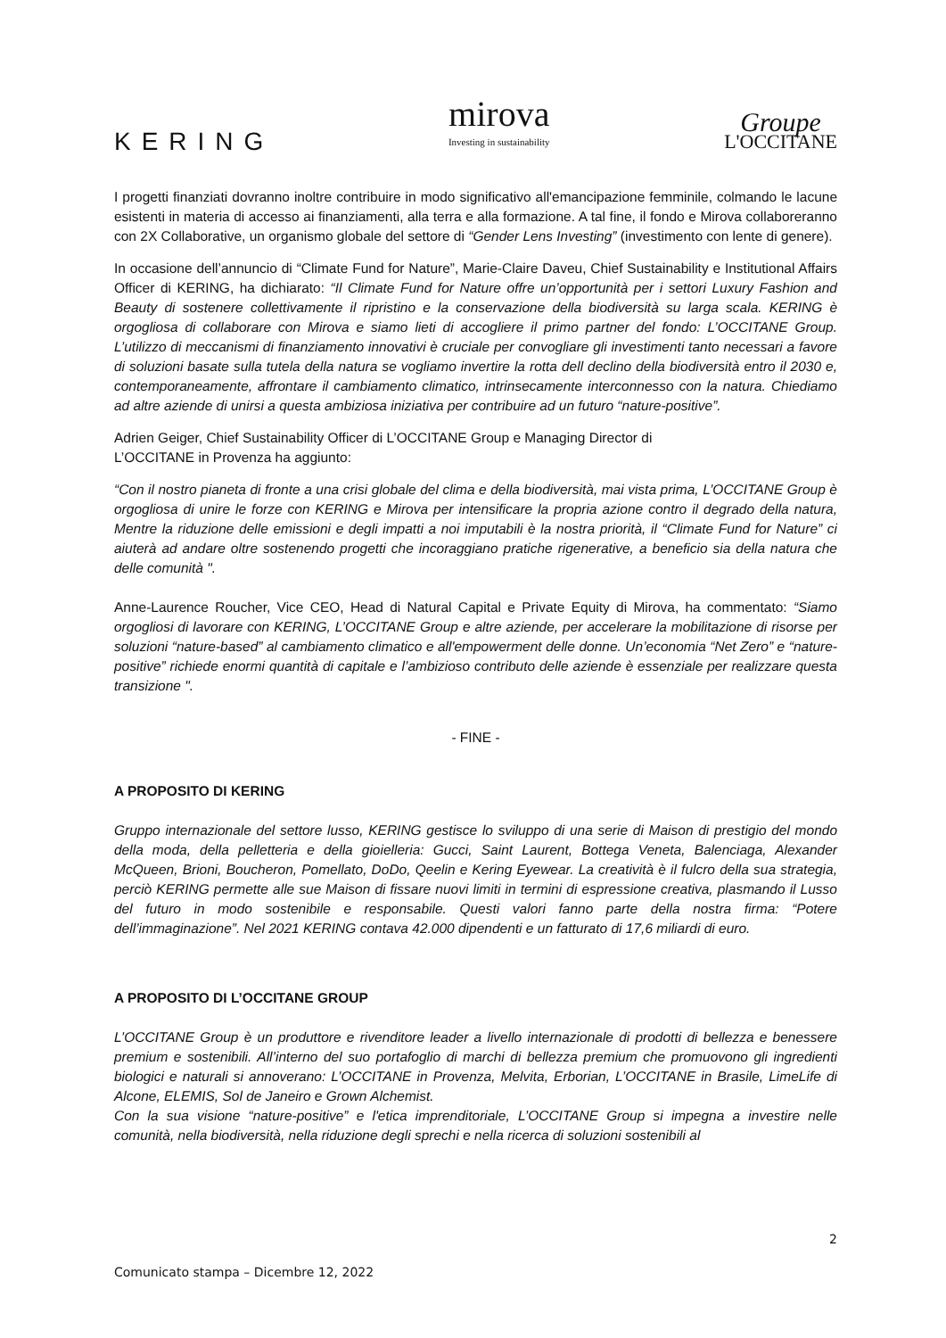KERING
mirova
Investing in sustainability
Groupe
L'OCCITANE
I progetti finanziati dovranno inoltre contribuire in modo significativo all'emancipazione femminile, colmando le lacune esistenti in materia di accesso ai finanziamenti, alla terra e alla formazione. A tal fine, il fondo e Mirova collaboreranno con 2X Collaborative, un organismo globale del settore di “Gender Lens Investing” (investimento con lente di genere).
In occasione dell’annuncio di “Climate Fund for Nature”, Marie-Claire Daveu, Chief Sustainability e Institutional Affairs Officer di KERING, ha dichiarato: “Il Climate Fund for Nature offre un’opportunità per i settori Luxury Fashion and Beauty di sostenere collettivamente il ripristino e la conservazione della biodiversità su larga scala. KERING è orgogliosa di collaborare con Mirova e siamo lieti di accogliere il primo partner del fondo: L’OCCITANE Group. L’utilizzo di meccanismi di finanziamento innovativi è cruciale per convogliare gli investimenti tanto necessari a favore di soluzioni basate sulla tutela della natura se vogliamo invertire la rotta dell declino della biodiversità entro il 2030 e, contemporaneamente, affrontare il cambiamento climatico, intrinsecamente interconnesso con la natura. Chiediamo ad altre aziende di unirsi a questa ambiziosa iniziativa per contribuire ad un futuro “nature-positive”.
Adrien Geiger, Chief Sustainability Officer di L’OCCITANE Group e Managing Director di
L’OCCITANE in Provenza ha aggiunto:
“Con il nostro pianeta di fronte a una crisi globale del clima e della biodiversità, mai vista prima, L’OCCITANE Group è orgogliosa di unire le forze con KERING e Mirova per intensificare la propria azione contro il degrado della natura, Mentre la riduzione delle emissioni e degli impatti a noi imputabili è la nostra priorità, il “Climate Fund for Nature” ci aiuterà ad andare oltre sostenendo progetti che incoraggiano pratiche rigenerative, a beneficio sia della natura che delle comunità ".
Anne-Laurence Roucher, Vice CEO, Head di Natural Capital e Private Equity di Mirova, ha commentato: “Siamo orgogliosi di lavorare con KERING, L’OCCITANE Group e altre aziende, per accelerare la mobilitazione di risorse per soluzioni “nature-based” al cambiamento climatico e all'empowerment delle donne. Un’economia “Net Zero” e “nature-positive” richiede enormi quantità di capitale e l’ambizioso contributo delle aziende è essenziale per realizzare questa transizione ".
- FINE -
A PROPOSITO DI KERING
Gruppo internazionale del settore lusso, KERING gestisce lo sviluppo di una serie di Maison di prestigio del mondo della moda, della pelletteria e della gioielleria: Gucci, Saint Laurent, Bottega Veneta, Balenciaga, Alexander McQueen, Brioni, Boucheron, Pomellato, DoDo, Qeelin e Kering Eyewear. La creatività è il fulcro della sua strategia, perciò KERING permette alle sue Maison di fissare nuovi limiti in termini di espressione creativa, plasmando il Lusso del futuro in modo sostenibile e responsabile. Questi valori fanno parte della nostra firma: “Potere dell’immaginazione”. Nel 2021 KERING contava 42.000 dipendenti e un fatturato di 17,6 miliardi di euro.
A PROPOSITO DI L’OCCITANE GROUP
L’OCCITANE Group è un produttore e rivenditore leader a livello internazionale di prodotti di bellezza e benessere premium e sostenibili. All’interno del suo portafoglio di marchi di bellezza premium che promuovono gli ingredienti biologici e naturali si annoverano: L’OCCITANE in Provenza, Melvita, Erborian, L’OCCITANE in Brasile, LimeLife di Alcone, ELEMIS, Sol de Janeiro e Grown Alchemist.
Con la sua visione “nature-positive” e l'etica imprenditoriale, L’OCCITANE Group si impegna a investire nelle comunità, nella biodiversità, nella riduzione degli sprechi e nella ricerca di soluzioni sostenibili al
2
Comunicato stampa – Dicembre 12, 2022